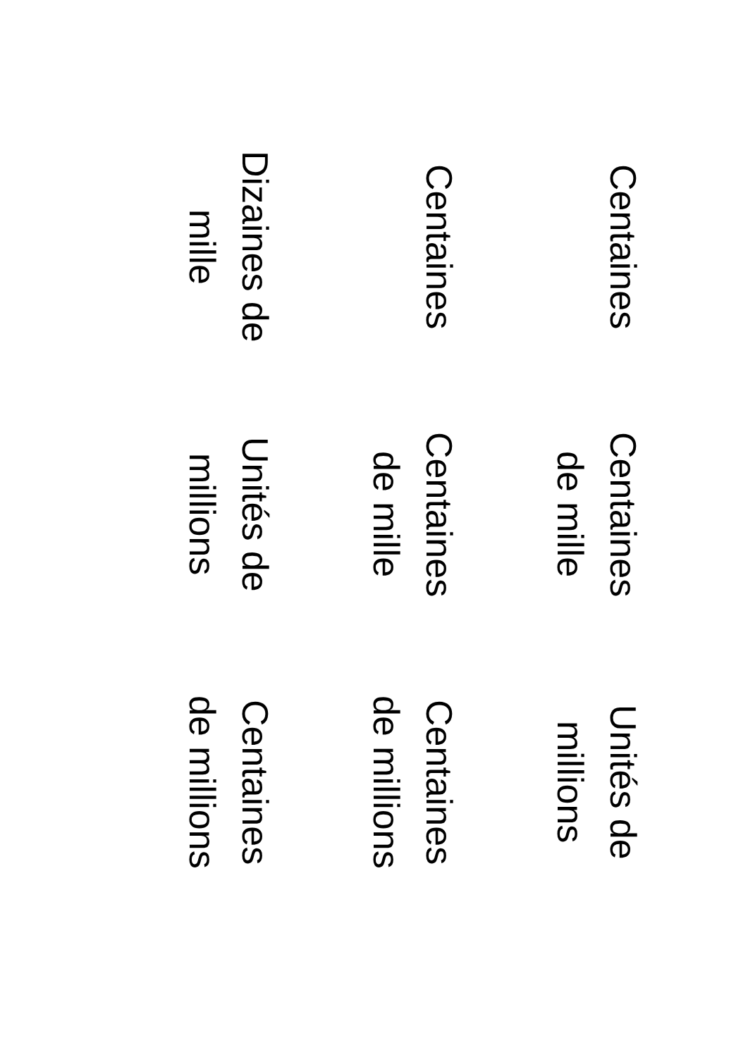Centaines
Centaines de mille
Unités de millions
Centaines
Centaines de mille
Centaines de millions
Dizaines de mille
Unités de millions
Centaines de millions